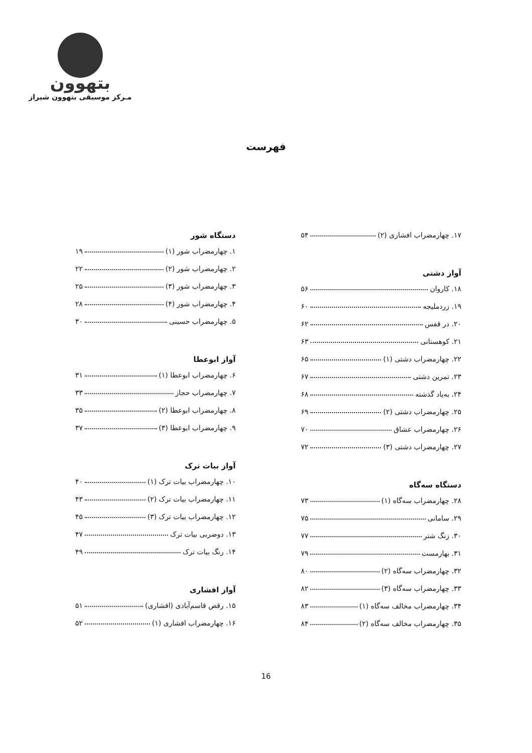بتهوون
مـرکز موسیقی بتهوون شیراز
فهرست
دستگاه شور
۱. چهارمضراب شور (۱) ۱۹
۲. چهارمضراب شور (۲) ۲۲
۳. چهارمضراب شور (۳) ۲۵
۴. چهارمضراب شور (۴) ۲۸
۵. چهارمضراب حسینی ۳۰
آواز ابوعطا
۶. چهارمضراب ابوعطا (۱) ۳۱
۷. چهارمضراب حجاز ۳۳
۸. چهارمضراب ابوعطا (۲) ۳۵
۹. چهارمضراب ابوعطا (۳) ۳۷
آواز بیات ترک
۱۰. چهارمضراب بیات ترک (۱) ۴۰
۱۱. چهارمضراب بیات ترک (۲) ۴۳
۱۲. چهارمضراب بیات ترک (۳) ۴۵
۱۳. دوضربی بیات ترک ۴۷
۱۴. رنگ بیات ترک ۴۹
آواز افشاری
۱۵. رقص قاسم‌آبادی (افشاری) ۵۱
۱۶. چهارمضراب افشاری (۱) ۵۲
۱۷. چهارمضراب افشاری (۲) ۵۴
آواز دشتی
۱۸. کاروان ۵۶
۱۹. زردملیجه ۶۰
۲۰. در قفس ۶۲
۲۱. کوهستانی ۶۳
۲۲. چهارمضراب دشتی (۱) ۶۵
۲۳. تمرین دشتی ۶۷
۲۴. به‌یاد گذشته ۶۸
۲۵. چهارمضراب دشتی (۲) ۶۹
۲۶. چهارمضراب عشاق ۷۰
۲۷. چهارمضراب دشتی (۳) ۷۲
دستگاه سه‌گاه
۲۸. چهارمضراب سه‌گاه (۱) ۷۳
۲۹. سامانی ۷۵
۳۰. زنگ شتر ۷۷
۳۱. بهارمست ۷۹
۳۲. چهارمضراب سه‌گاه (۲) ۸۰
۳۳. چهارمضراب سه‌گاه (۳) ۸۲
۳۴. چهارمضراب مخالف سه‌گاه (۱) ۸۳
۳۵. چهارمضراب مخالف سه‌گاه (۲) ۸۴
16